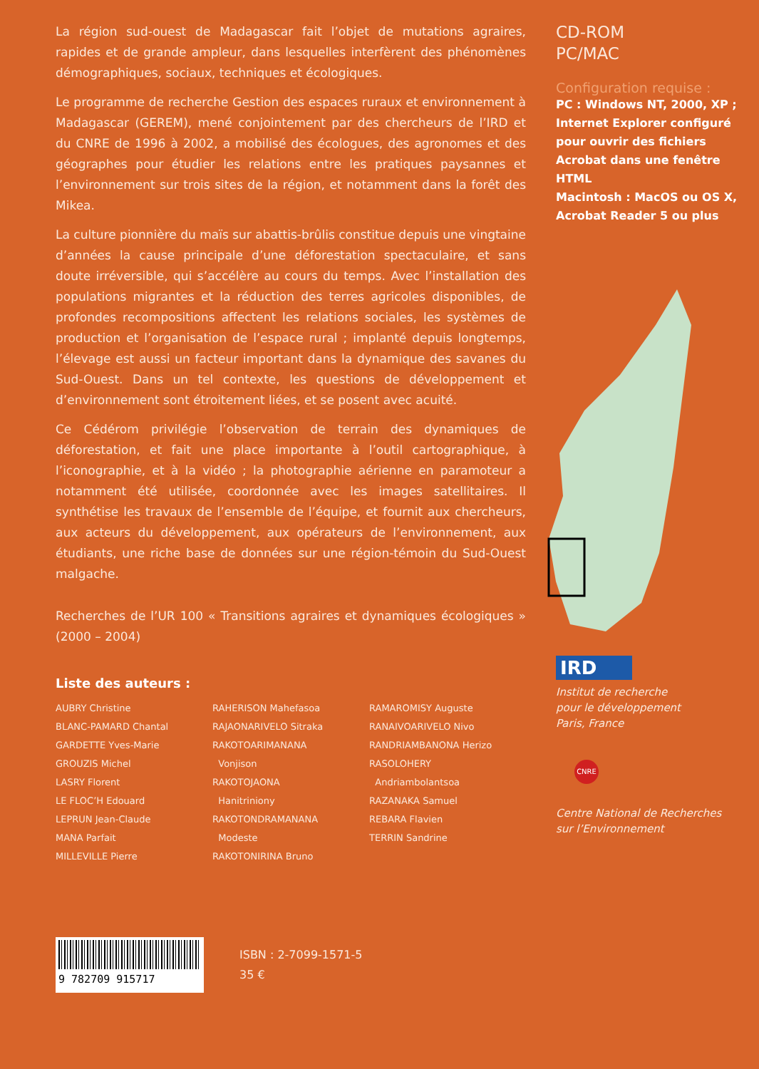La région sud-ouest de Madagascar fait l’objet de mutations agraires, rapides et de grande ampleur, dans lesquelles interfèrent des phénomènes démographiques, sociaux, techniques et écologiques.
Le programme de recherche Gestion des espaces ruraux et environnement à Madagascar (GEREM), mené conjointement par des chercheurs de l’IRD et du CNRE de 1996 à 2002, a mobilisé des écologues, des agronomes et des géographes pour étudier les relations entre les pratiques paysannes et l’environnement sur trois sites de la région, et notamment dans la forêt des Mikea.
La culture pionnière du maïs sur abattis-brûlis constitue depuis une vingtaine d’années la cause principale d’une déforestation spectaculaire, et sans doute irréversible, qui s’accélère au cours du temps. Avec l’installation des populations migrantes et la réduction des terres agricoles disponibles, de profondes recompositions affectent les relations sociales, les systèmes de production et l’organisation de l’espace rural ; implanté depuis longtemps, l’élevage est aussi un facteur important dans la dynamique des savanes du Sud-Ouest. Dans un tel contexte, les questions de développement et d’environnement sont étroitement liées, et se posent avec acuité.
Ce Cédérom privilégie l’observation de terrain des dynamiques de déforestation, et fait une place importante à l’outil cartographique, à l’iconographie, et à la vidéo ; la photographie aérienne en paramoteur a notamment été utilisée, coordonnée avec les images satellitaires. Il synthétise les travaux de l’ensemble de l’équipe, et fournit aux chercheurs, aux acteurs du développement, aux opérateurs de l’environnement, aux étudiants, une riche base de données sur une région-témoin du Sud-Ouest malgache.
Recherches de l’UR 100 « Transitions agraires et dynamiques écologiques » (2000 – 2004)
Liste des auteurs :
AUBRY Christine
BLANC-PAMARD Chantal
GARDETTE Yves-Marie
GROUZIS Michel
LASRY Florent
LE FLOC’H Edouard
LEPRUN Jean-Claude
MANA Parfait
MILLEVILLE Pierre
RAHERISON Mahefasoa
RAJAONARIVELO Sitraka
RAKOTOARIMANANA
Vonjison
RAKOTOJAONA
Hanitriniony
RAKOTONDRAMANANA
Modeste
RAKOTONIRINA Bruno
RAMAROMISY Auguste
RANAIVOARIVELO Nivo
RANDRIAMBANONA Herizo
RASOLOHERY
Andriambolantsoa
RAZANAKA Samuel
REBARA Flavien
TERRIN Sandrine
9 782709 915717
ISBN : 2-7099-1571-5
35 €
CD-ROM
PC/MAC
Configuration requise :
PC : Windows NT, 2000, XP ; Internet Explorer configuré pour ouvrir des fichiers Acrobat dans une fenêtre HTML
Macintosh : MacOS ou OS X, Acrobat Reader 5 ou plus
IRD
Institut de recherche
pour le développement
Paris, France
CNRE
Centre National de Recherches
sur l’Environnement